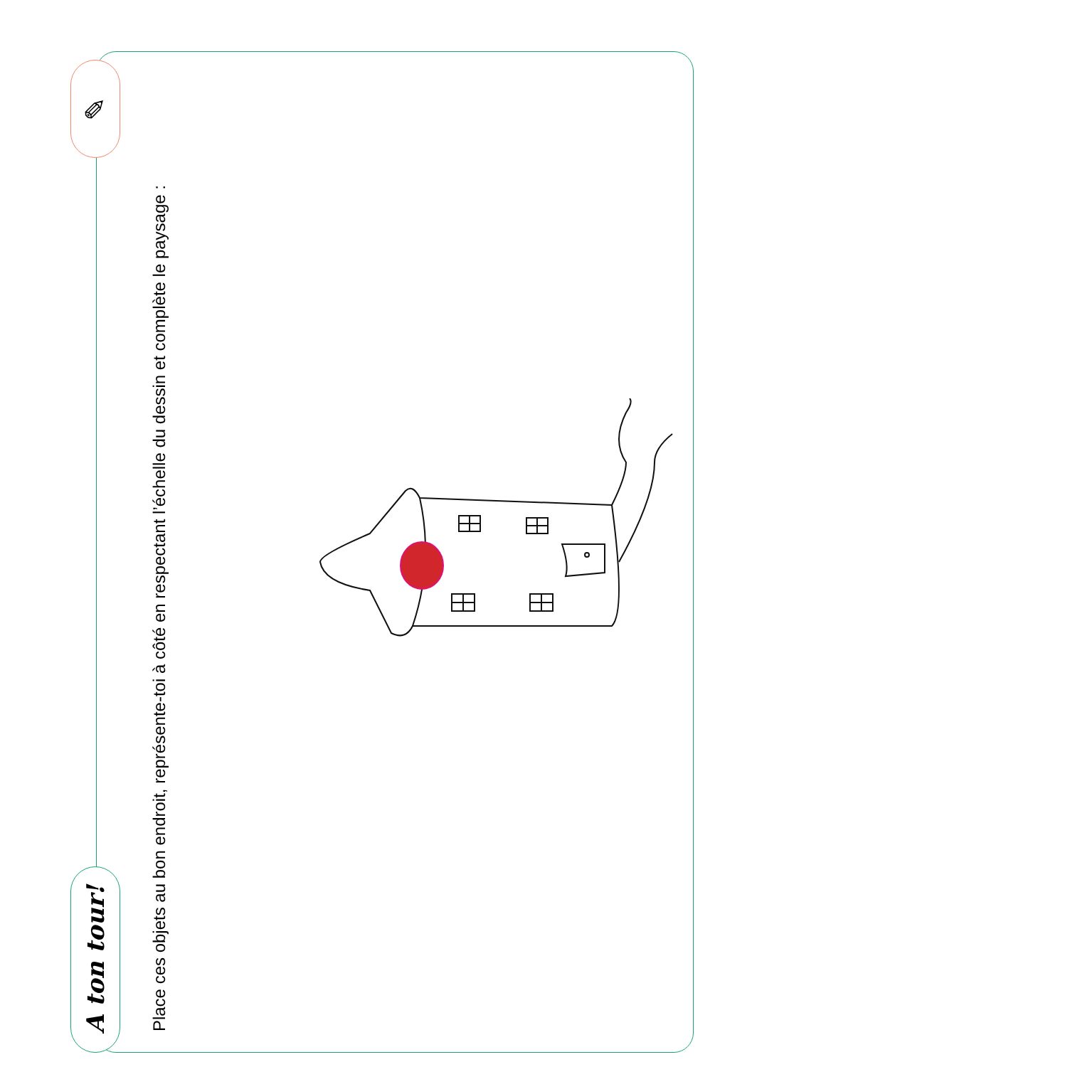A ton tour!
✎
Place ces objets au bon endroit, représente-toi à côté en respectant l’échelle du dessin et complète le paysage :